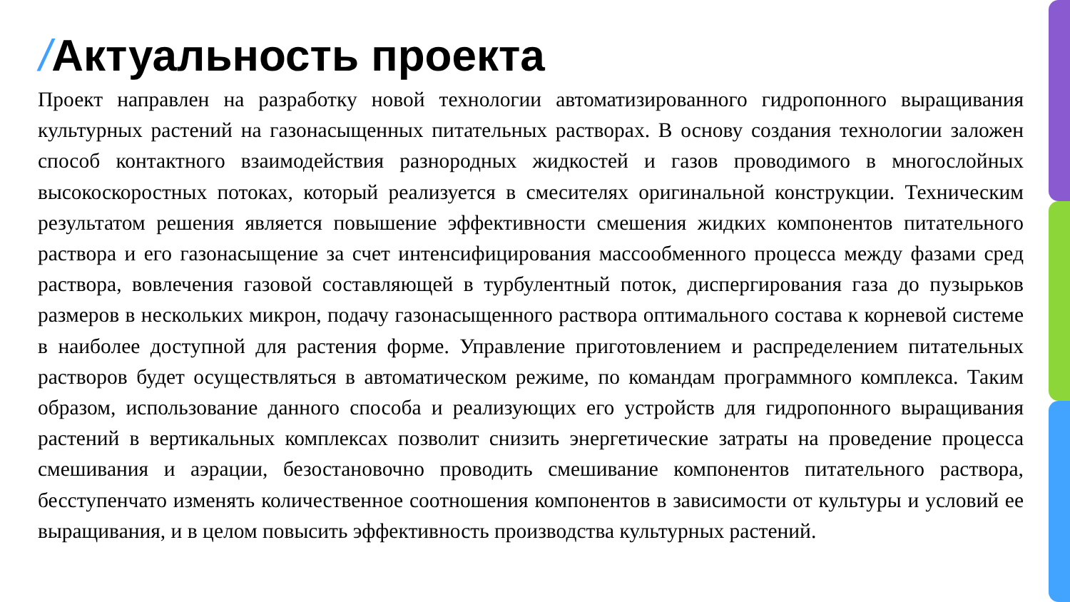/Актуальность проекта
Проект направлен на разработку новой технологии автоматизированного гидропонного выращивания культурных растений на газонасыщенных питательных растворах. В основу создания технологии заложен способ контактного взаимодействия разнородных жидкостей и газов проводимого в многослойных высокоскоростных потоках, который реализуется в смесителях оригинальной конструкции. Техническим результатом решения является повышение эффективности смешения жидких компонентов питательного раствора и его газонасыщение за счет интенсифицирования массообменного процесса между фазами сред раствора, вовлечения газовой составляющей в турбулентный поток, диспергирования газа до пузырьков размеров в нескольких микрон, подачу газонасыщенного раствора оптимального состава к корневой системе в наиболее доступной для растения форме. Управление приготовлением и распределением питательных растворов будет осуществляться в автоматическом режиме, по командам программного комплекса. Таким образом, использование данного способа и реализующих его устройств для гидропонного выращивания растений в вертикальных комплексах позволит снизить энергетические затраты на проведение процесса смешивания и аэрации, безостановочно проводить смешивание компонентов питательного раствора, бесступенчато изменять количественное соотношения компонентов в зависимости от культуры и условий ее выращивания, и в целом повысить эффективность производства культурных растений.